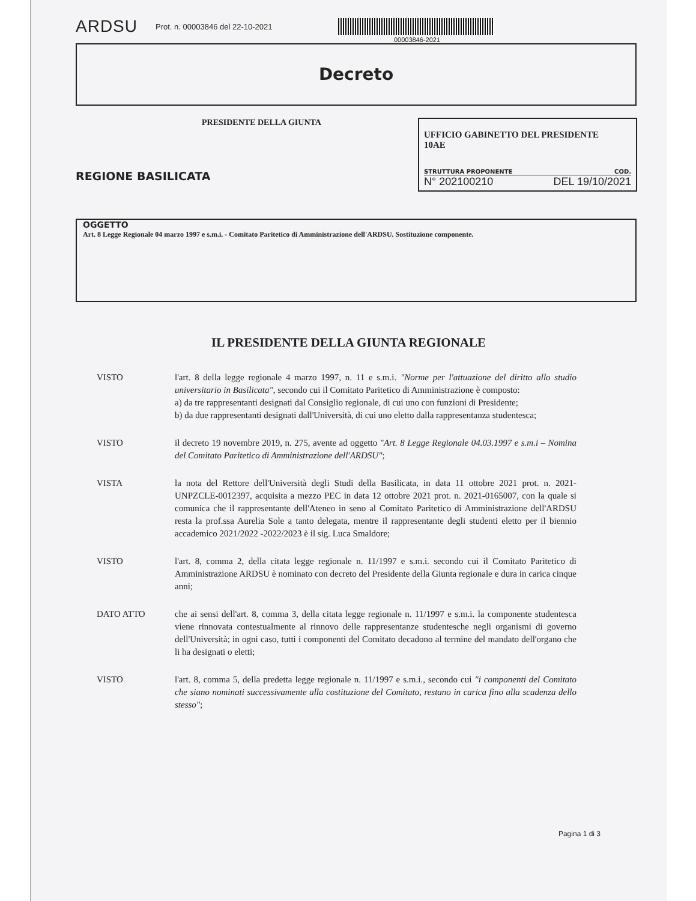ARDSU Prot. n. 00003846 del 22-10-2021
00003846-2021
Decreto
PRESIDENTE DELLA GIUNTA
REGIONE BASILICATA
UFFICIO GABINETTO DEL PRESIDENTE
10AE
STRUTTURA PROPONENTE COD.
N° 202100210 DEL 19/10/2021
OGGETTO
Art. 8 Legge Regionale 04 marzo 1997 e s.m.i. - Comitato Paritetico di Amministrazione dell'ARDSU. Sostituzione componente.
IL PRESIDENTE DELLA GIUNTA REGIONALE
VISTO l'art. 8 della legge regionale 4 marzo 1997, n. 11 e s.m.i. "Norme per l'attuazione del diritto allo studio universitario in Basilicata", secondo cui il Comitato Paritetico di Amministrazione è composto:
a) da tre rappresentanti designati dal Consiglio regionale, di cui uno con funzioni di Presidente;
b) da due rappresentanti designati dall'Università, di cui uno eletto dalla rappresentanza studentesca;
VISTO il decreto 19 novembre 2019, n. 275, avente ad oggetto "Art. 8 Legge Regionale 04.03.1997 e s.m.i – Nomina del Comitato Paritetico di Amministrazione dell'ARDSU";
VISTA la nota del Rettore dell'Università degli Studi della Basilicata, in data 11 ottobre 2021 prot. n. 2021-UNPZCLE-0012397, acquisita a mezzo PEC in data 12 ottobre 2021 prot. n. 2021-0165007, con la quale si comunica che il rappresentante dell'Ateneo in seno al Comitato Paritetico di Amministrazione dell'ARDSU resta la prof.ssa Aurelia Sole a tanto delegata, mentre il rappresentante degli studenti eletto per il biennio accademico 2021/2022 -2022/2023 è il sig. Luca Smaldore;
VISTO l'art. 8, comma 2, della citata legge regionale n. 11/1997 e s.m.i. secondo cui il Comitato Paritetico di Amministrazione ARDSU è nominato con decreto del Presidente della Giunta regionale e dura in carica cinque anni;
DATO ATTO che ai sensi dell'art. 8, comma 3, della citata legge regionale n. 11/1997 e s.m.i. la componente studentesca viene rinnovata contestualmente al rinnovo delle rappresentanze studentesche negli organismi di governo dell'Università; in ogni caso, tutti i componenti del Comitato decadono al termine del mandato dell'organo che li ha designati o eletti;
VISTO l'art. 8, comma 5, della predetta legge regionale n. 11/1997 e s.m.i., secondo cui "i componenti del Comitato che siano nominati successivamente alla costituzione del Comitato, restano in carica fino alla scadenza dello stesso";
Pagina 1 di 3